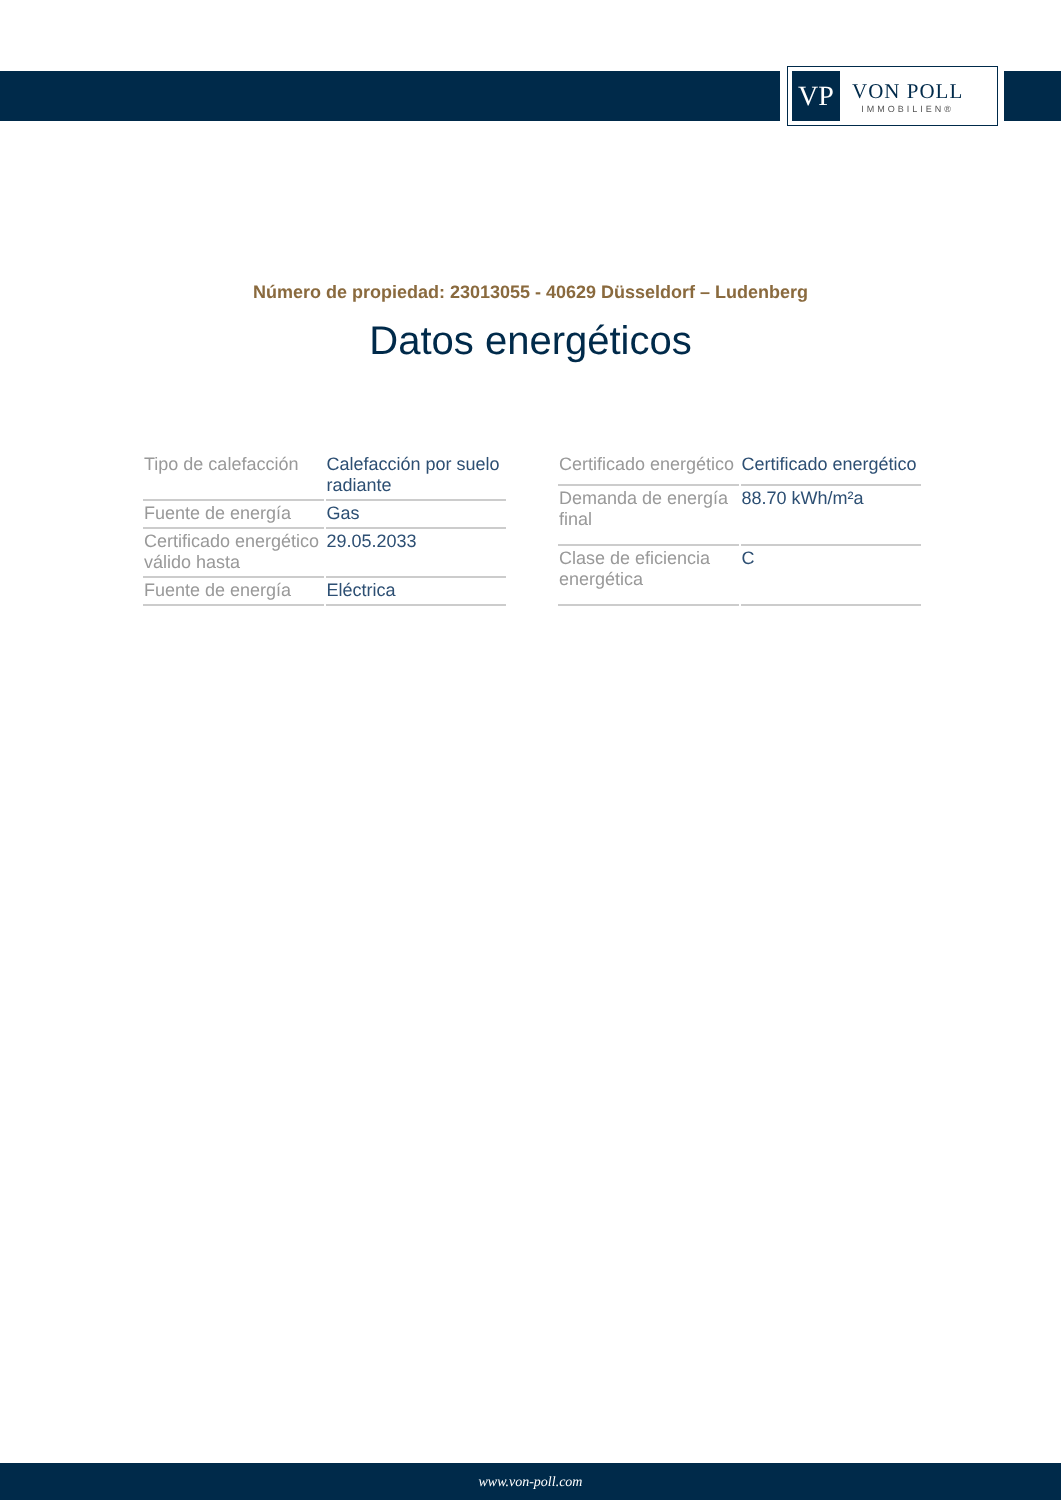VP
VON POLL
IMMOBILIEN®
Número de propiedad: 23013055 - 40629 Düsseldorf – Ludenberg
Datos energéticos
| Tipo de calefacción | Calefacción por suelo radiante |
| Fuente de energía | Gas |
| Certificado energético válido hasta | 29.05.2033 |
| Fuente de energía | Eléctrica |
| Certificado energético | Certificado energético |
| Demanda de energía final | 88.70 kWh/m²a |
| Clase de eficiencia energética | C |
www.von-poll.com